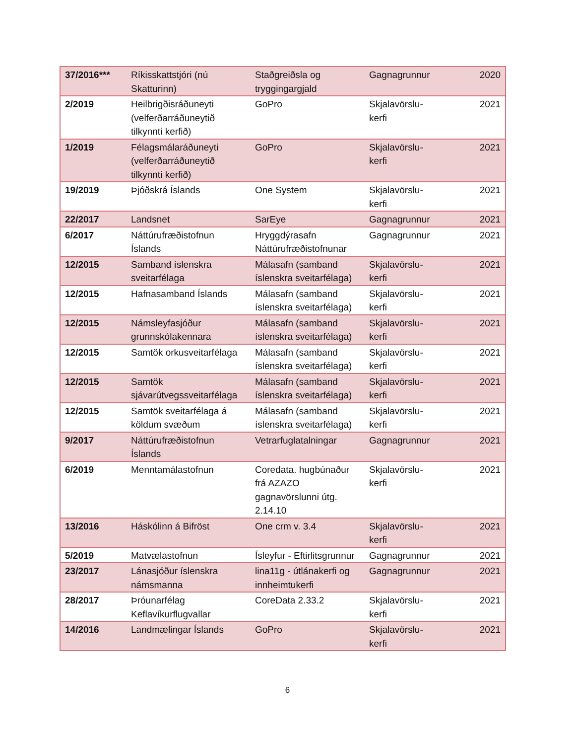| 37/2016*** | Ríkisskattstjóri (nú Skatturinn) | Staðgreiðsla og tryggingargjald | Gagnagrunnur | 2020 |
| 2/2019 | Heilbrigðisráðuneyti (velferðarráðuneytið tilkynnti kerfið) | GoPro | Skjalavörslu-kerfi | 2021 |
| 1/2019 | Félagsmálaráðuneyti (velferðarráðuneytið tilkynnti kerfið) | GoPro | Skjalavörslu-kerfi | 2021 |
| 19/2019 | Þjóðskrá Íslands | One System | Skjalavörslu-kerfi | 2021 |
| 22/2017 | Landsnet | SarEye | Gagnagrunnur | 2021 |
| 6/2017 | Náttúrufræðistofnun Íslands | Hryggdýrasafn Náttúrufræðistofnunar | Gagnagrunnur | 2021 |
| 12/2015 | Samband íslenskra sveitarfélaga | Málasafn (samband íslenskra sveitarfélaga) | Skjalavörslu-kerfi | 2021 |
| 12/2015 | Hafnasamband Íslands | Málasafn (samband íslenskra sveitarfélaga) | Skjalavörslu-kerfi | 2021 |
| 12/2015 | Námsleyfasjóður grunnskólakennara | Málasafn (samband íslenskra sveitarfélaga) | Skjalavörslu-kerfi | 2021 |
| 12/2015 | Samtök orkusveitarfélaga | Málasafn (samband íslenskra sveitarfélaga) | Skjalavörslu-kerfi | 2021 |
| 12/2015 | Samtök sjávarútvegssveitarfélaga | Málasafn (samband íslenskra sveitarfélaga) | Skjalavörslu-kerfi | 2021 |
| 12/2015 | Samtök sveitarfélaga á köldum svæðum | Málasafn (samband íslenskra sveitarfélaga) | Skjalavörslu-kerfi | 2021 |
| 9/2017 | Náttúrufræðistofnun Íslands | Vetrarfuglatalningar | Gagnagrunnur | 2021 |
| 6/2019 | Menntamálastofnun | Coredata. hugbúnaður frá AZAZO gagnavörslunni útg. 2.14.10 | Skjalavörslu-kerfi | 2021 |
| 13/2016 | Háskólinn á Bifröst | One crm v. 3.4 | Skjalavörslu-kerfi | 2021 |
| 5/2019 | Matvælastofnun | Ísleyfur - Eftirlitsgrunnur | Gagnagrunnur | 2021 |
| 23/2017 | Lánasjóður íslenskra námsmanna | lina11g - útlánakerfi og innheimtukerfi | Gagnagrunnur | 2021 |
| 28/2017 | Þróunarfélag Keflavíkurflugvallar | CoreData 2.33.2 | Skjalavörslu-kerfi | 2021 |
| 14/2016 | Landmælingar Íslands | GoPro | Skjalavörslu-kerfi | 2021 |
6